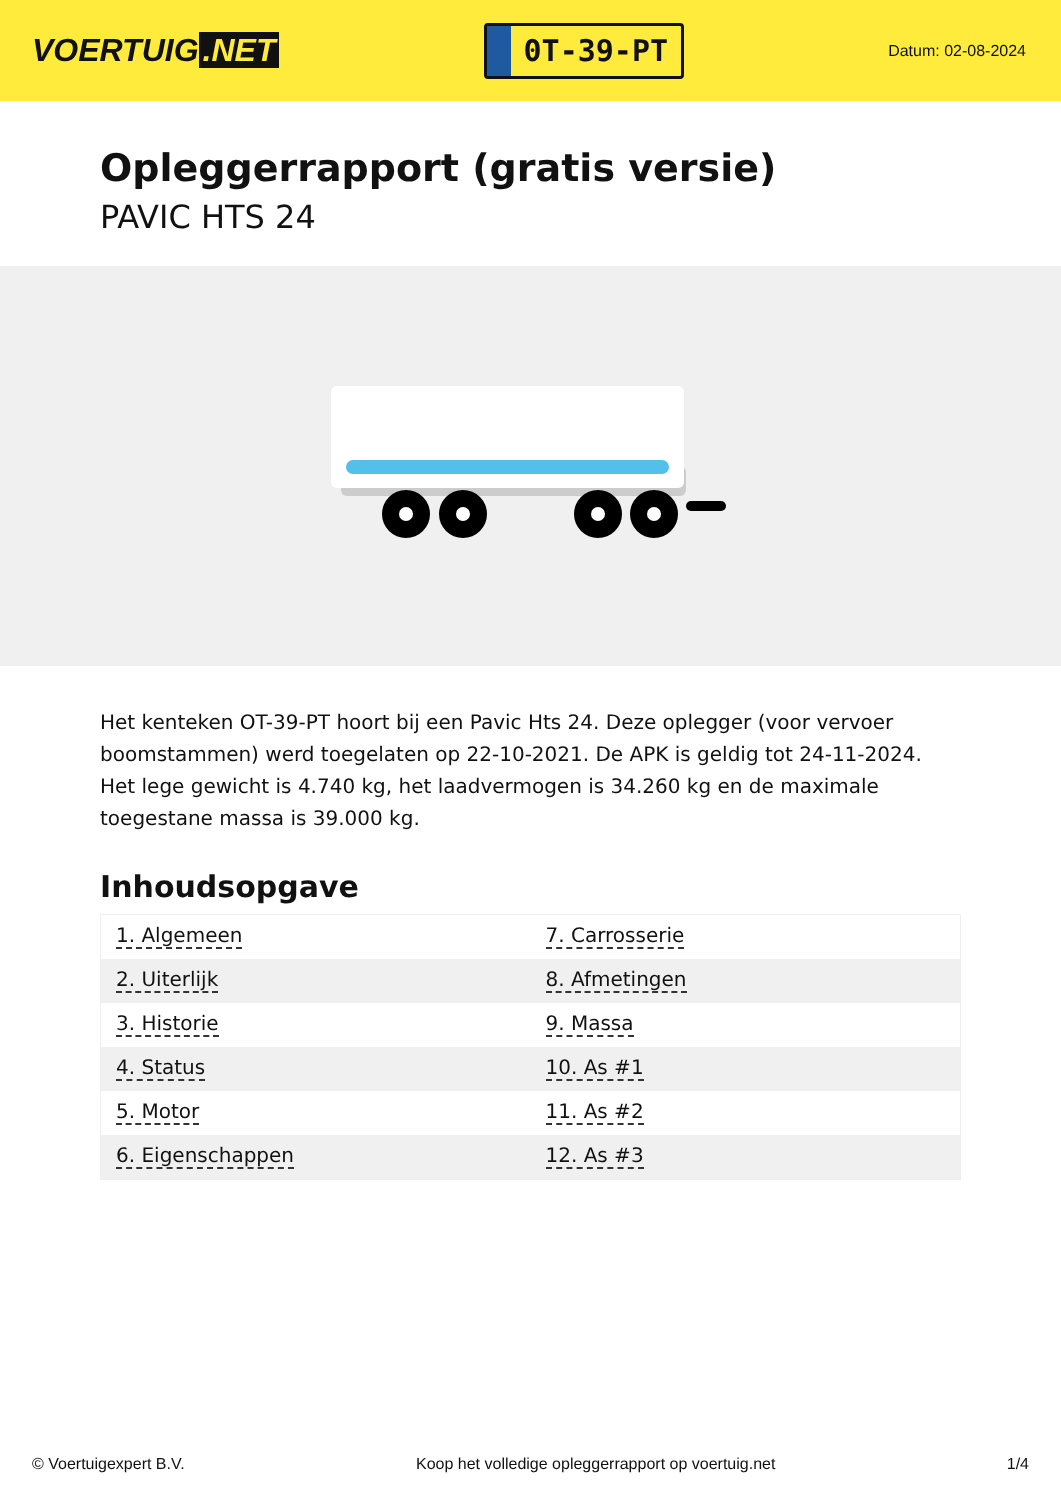VOERTUIG.NET
0T-39-PT
Datum: 02-08-2024
Opleggerrapport (gratis versie)
PAVIC HTS 24
Het kenteken OT-39-PT hoort bij een Pavic Hts 24. Deze oplegger (voor vervoer boomstammen) werd toegelaten op 22-10-2021. De APK is geldig tot 24-11-2024. Het lege gewicht is 4.740 kg, het laadvermogen is 34.260 kg en de maximale toegestane massa is 39.000 kg.
Inhoudsopgave
| 1. Algemeen | 7. Carrosserie |
| 2. Uiterlijk | 8. Afmetingen |
| 3. Historie | 9. Massa |
| 4. Status | 10. As #1 |
| 5. Motor | 11. As #2 |
| 6. Eigenschappen | 12. As #3 |
© Voertuigexpert B.V. Koop het volledige opleggerrapport op voertuig.net 1/4